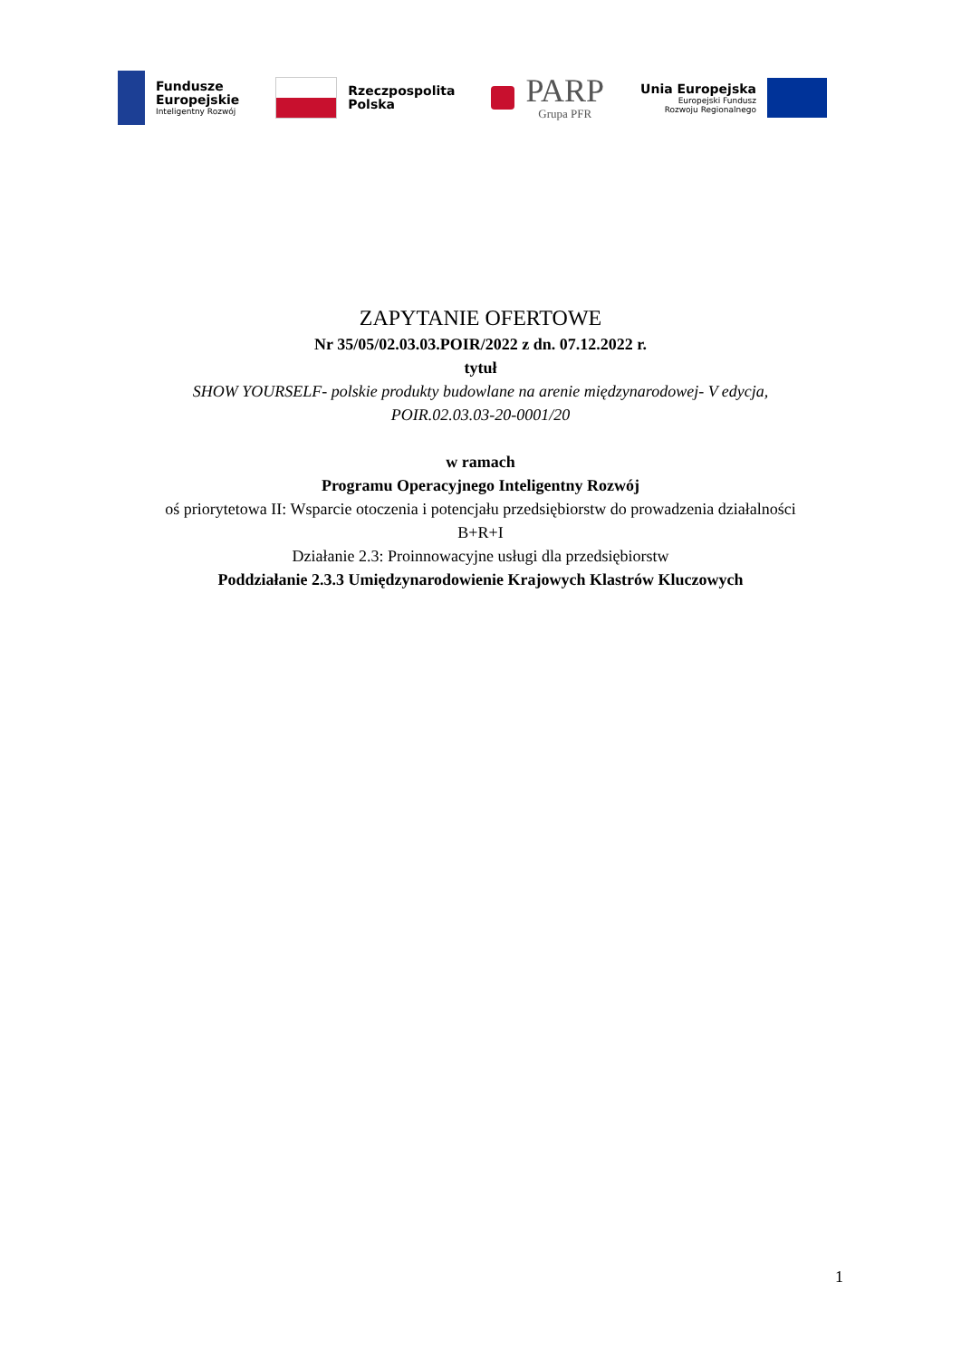Fundusze
Europejskie
Inteligentny Rozwój
Rzeczpospolita
Polska
PARP
Grupa PFR
Unia Europejska
Europejski Fundusz
Rozwoju Regionalnego
ZAPYTANIE OFERTOWE
Nr 35/05/02.03.03.POIR/2022 z dn. 07.12.2022 r.
tytuł
SHOW YOURSELF- polskie produkty budowlane na arenie międzynarodowej- V edycja,
POIR.02.03.03-20-0001/20
w ramach
Programu Operacyjnego Inteligentny Rozwój
oś priorytetowa II: Wsparcie otoczenia i potencjału przedsiębiorstw do prowadzenia działalności
B+R+I
Działanie 2.3: Proinnowacyjne usługi dla przedsiębiorstw
Poddziałanie 2.3.3 Umiędzynarodowienie Krajowych Klastrów Kluczowych
1